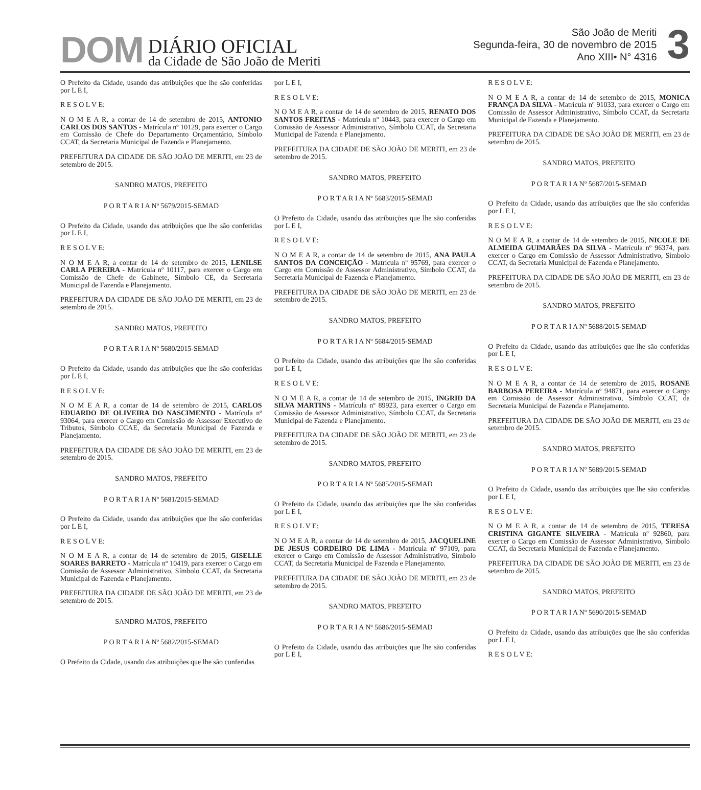DOM
DIÁRIO OFICIAL
da Cidade de São João de Meriti
São João de Meriti
Segunda-feira, 30 de novembro de 2015
Ano XIII• N° 4316
3
O Prefeito da Cidade, usando das atribuições que lhe são conferidas por L E I,
R E S O L V E:
N O M E A R, a contar de 14 de setembro de 2015, ANTONIO CARLOS DOS SANTOS - Matrícula nº 10129, para exercer o Cargo em Comissão de Chefe do Departamento Orçamentário, Símbolo CCAT, da Secretaria Municipal de Fazenda e Planejamento.
PREFEITURA DA CIDADE DE SÃO JOÃO DE MERITI, em 23 de setembro de 2015.
SANDRO MATOS, PREFEITO
P O R T A R I A Nº 5679/2015-SEMAD
O Prefeito da Cidade, usando das atribuições que lhe são conferidas por L E I,
R E S O L V E:
N O M E A R, a contar de 14 de setembro de 2015, LENILSE CARLA PEREIRA - Matrícula nº 10117, para exercer o Cargo em Comissão de Chefe de Gabinete, Símbolo CE, da Secretaria Municipal de Fazenda e Planejamento.
PREFEITURA DA CIDADE DE SÃO JOÃO DE MERITI, em 23 de setembro de 2015.
SANDRO MATOS, PREFEITO
P O R T A R I A Nº 5680/2015-SEMAD
O Prefeito da Cidade, usando das atribuições que lhe são conferidas por L E I,
R E S O L V E:
N O M E A R, a contar de 14 de setembro de 2015, CARLOS EDUARDO DE OLIVEIRA DO NASCIMENTO - Matrícula nº 93064, para exercer o Cargo em Comissão de Assessor Executivo de Tributos, Símbolo CCAE, da Secretaria Municipal de Fazenda e Planejamento.
PREFEITURA DA CIDADE DE SÃO JOÃO DE MERITI, em 23 de setembro de 2015.
SANDRO MATOS, PREFEITO
P O R T A R I A Nº 5681/2015-SEMAD
O Prefeito da Cidade, usando das atribuições que lhe são conferidas por L E I,
R E S O L V E:
N O M E A R, a contar de 14 de setembro de 2015, GISELLE SOARES BARRETO - Matrícula nº 10419, para exercer o Cargo em Comissão de Assessor Administrativo, Símbolo CCAT, da Secretaria Municipal de Fazenda e Planejamento.
PREFEITURA DA CIDADE DE SÃO JOÃO DE MERITI, em 23 de setembro de 2015.
SANDRO MATOS, PREFEITO
P O R T A R I A Nº 5682/2015-SEMAD
O Prefeito da Cidade, usando das atribuições que lhe são conferidas
por L E I,
R E S O L V E:
N O M E A R, a contar de 14 de setembro de 2015, RENATO DOS SANTOS FREITAS - Matrícula nº 10443, para exercer o Cargo em Comissão de Assessor Administrativo, Símbolo CCAT, da Secretaria Municipal de Fazenda e Planejamento.
PREFEITURA DA CIDADE DE SÃO JOÃO DE MERITI, em 23 de setembro de 2015.
SANDRO MATOS, PREFEITO
P O R T A R I A Nº 5683/2015-SEMAD
O Prefeito da Cidade, usando das atribuições que lhe são conferidas por L E I,
R E S O L V E:
N O M E A R, a contar de 14 de setembro de 2015, ANA PAULA SANTOS DA CONCEIÇÃO - Matrícula nº 95769, para exercer o Cargo em Comissão de Assessor Administrativo, Símbolo CCAT, da Secretaria Municipal de Fazenda e Planejamento.
PREFEITURA DA CIDADE DE SÃO JOÃO DE MERITI, em 23 de setembro de 2015.
SANDRO MATOS, PREFEITO
P O R T A R I A Nº 5684/2015-SEMAD
O Prefeito da Cidade, usando das atribuições que lhe são conferidas por L E I,
R E S O L V E:
N O M E A R, a contar de 14 de setembro de 2015, INGRID DA SILVA MARTINS - Matrícula nº 89923, para exercer o Cargo em Comissão de Assessor Administrativo, Símbolo CCAT, da Secretaria Municipal de Fazenda e Planejamento.
PREFEITURA DA CIDADE DE SÃO JOÃO DE MERITI, em 23 de setembro de 2015.
SANDRO MATOS, PREFEITO
P O R T A R I A Nº 5685/2015-SEMAD
O Prefeito da Cidade, usando das atribuições que lhe são conferidas por L E I,
R E S O L V E:
N O M E A R, a contar de 14 de setembro de 2015, JACQUELINE DE JESUS CORDEIRO DE LIMA - Matrícula nº 97109, para exercer o Cargo em Comissão de Assessor Administrativo, Símbolo CCAT, da Secretaria Municipal de Fazenda e Planejamento.
PREFEITURA DA CIDADE DE SÃO JOÃO DE MERITI, em 23 de setembro de 2015.
SANDRO MATOS, PREFEITO
P O R T A R I A Nº 5686/2015-SEMAD
O Prefeito da Cidade, usando das atribuições que lhe são conferidas por L E I,
R E S O L V E:
N O M E A R, a contar de 14 de setembro de 2015, MONICA FRANÇA DA SILVA - Matrícula nº 91033, para exercer o Cargo em Comissão de Assessor Administrativo, Símbolo CCAT, da Secretaria Municipal de Fazenda e Planejamento.
PREFEITURA DA CIDADE DE SÃO JOÃO DE MERITI, em 23 de setembro de 2015.
SANDRO MATOS, PREFEITO
P O R T A R I A Nº 5687/2015-SEMAD
O Prefeito da Cidade, usando das atribuições que lhe são conferidas por L E I,
R E S O L V E:
N O M E A R, a contar de 14 de setembro de 2015, NICOLE DE ALMEIDA GUIMARÃES DA SILVA - Matrícula nº 96374, para exercer o Cargo em Comissão de Assessor Administrativo, Símbolo CCAT, da Secretaria Municipal de Fazenda e Planejamento.
PREFEITURA DA CIDADE DE SÃO JOÃO DE MERITI, em 23 de setembro de 2015.
SANDRO MATOS, PREFEITO
P O R T A R I A Nº 5688/2015-SEMAD
O Prefeito da Cidade, usando das atribuições que lhe são conferidas por L E I,
R E S O L V E:
N O M E A R, a contar de 14 de setembro de 2015, ROSANE BARBOSA PEREIRA - Matrícula nº 94871, para exercer o Cargo em Comissão de Assessor Administrativo, Símbolo CCAT, da Secretaria Municipal de Fazenda e Planejamento.
PREFEITURA DA CIDADE DE SÃO JOÃO DE MERITI, em 23 de setembro de 2015.
SANDRO MATOS, PREFEITO
P O R T A R I A Nº 5689/2015-SEMAD
O Prefeito da Cidade, usando das atribuições que lhe são conferidas por L E I,
R E S O L V E:
N O M E A R, a contar de 14 de setembro de 2015, TERESA CRISTINA GIGANTE SILVEIRA - Matrícula nº 92860, para exercer o Cargo em Comissão de Assessor Administrativo, Símbolo CCAT, da Secretaria Municipal de Fazenda e Planejamento.
PREFEITURA DA CIDADE DE SÃO JOÃO DE MERITI, em 23 de setembro de 2015.
SANDRO MATOS, PREFEITO
P O R T A R I A Nº 5690/2015-SEMAD
O Prefeito da Cidade, usando das atribuições que lhe são conferidas por L E I,
R E S O L V E: